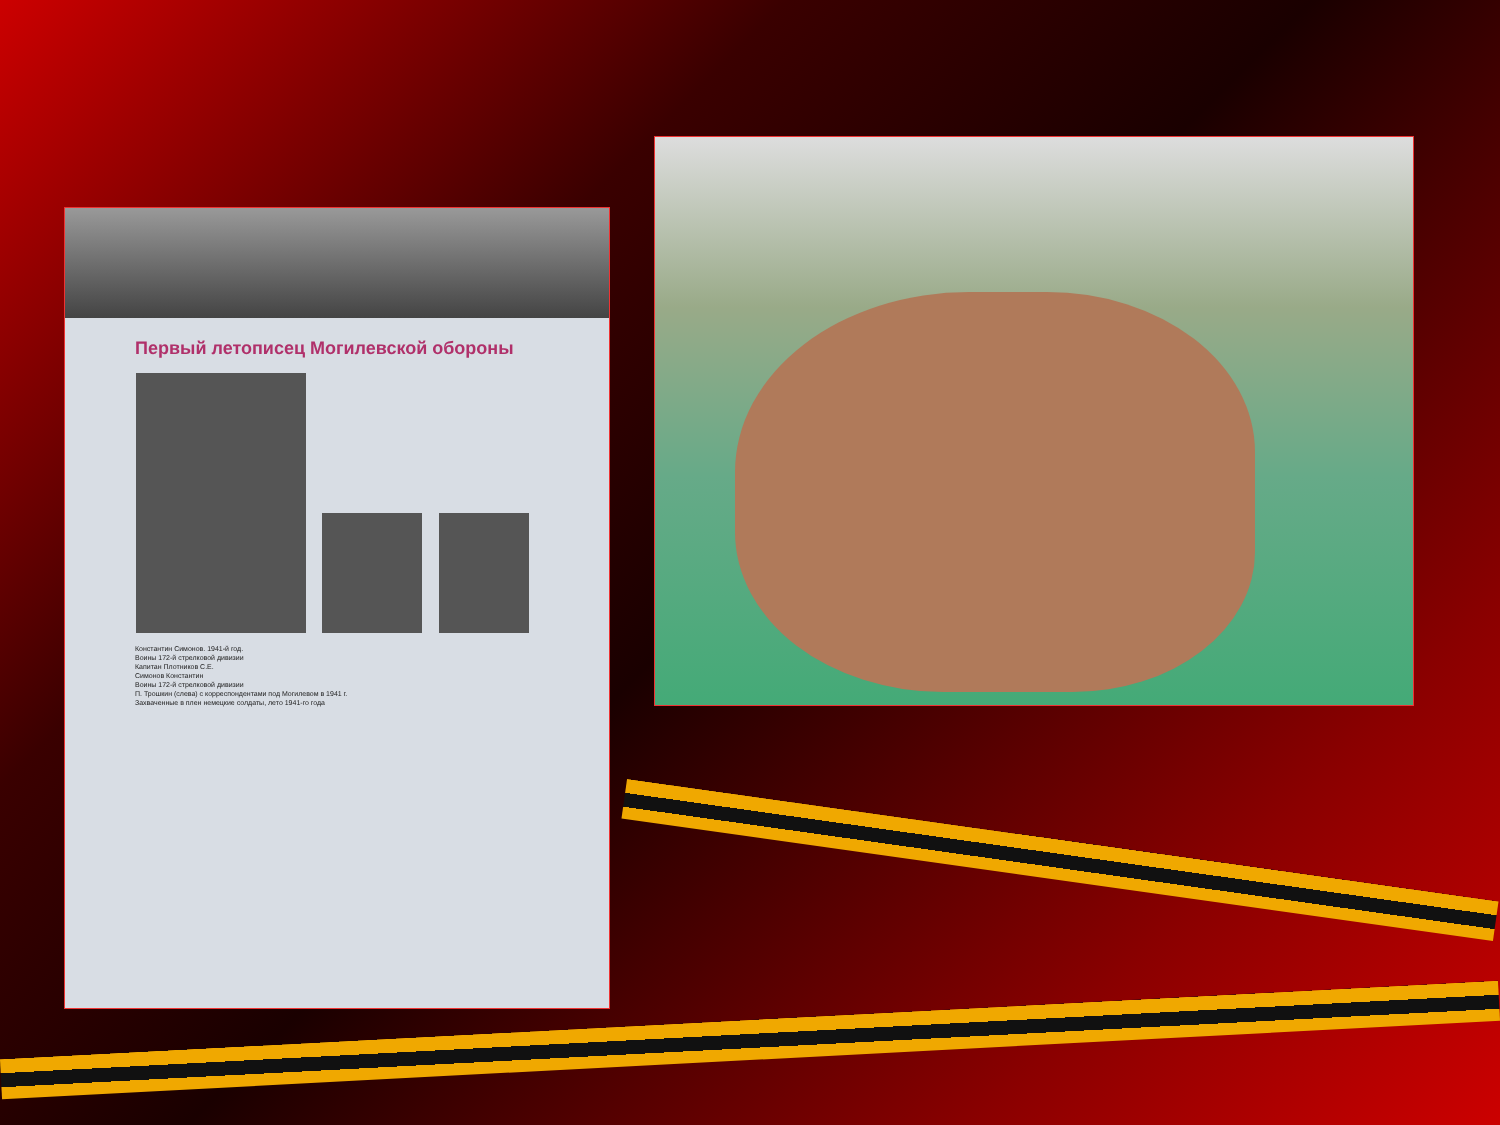Первый летописец Могилевской обороны
Константин Симонов. 1941-й год.
Воины 172-й стрелковой дивизии
Капитан Плотников С.Е.
Симонов Константин
Воины 172-й стрелковой дивизии
П. Трошкин (слева) с корреспондентами под Могилевом в 1941 г.
Захваченные в плен немецкие солдаты, лето 1941-го года